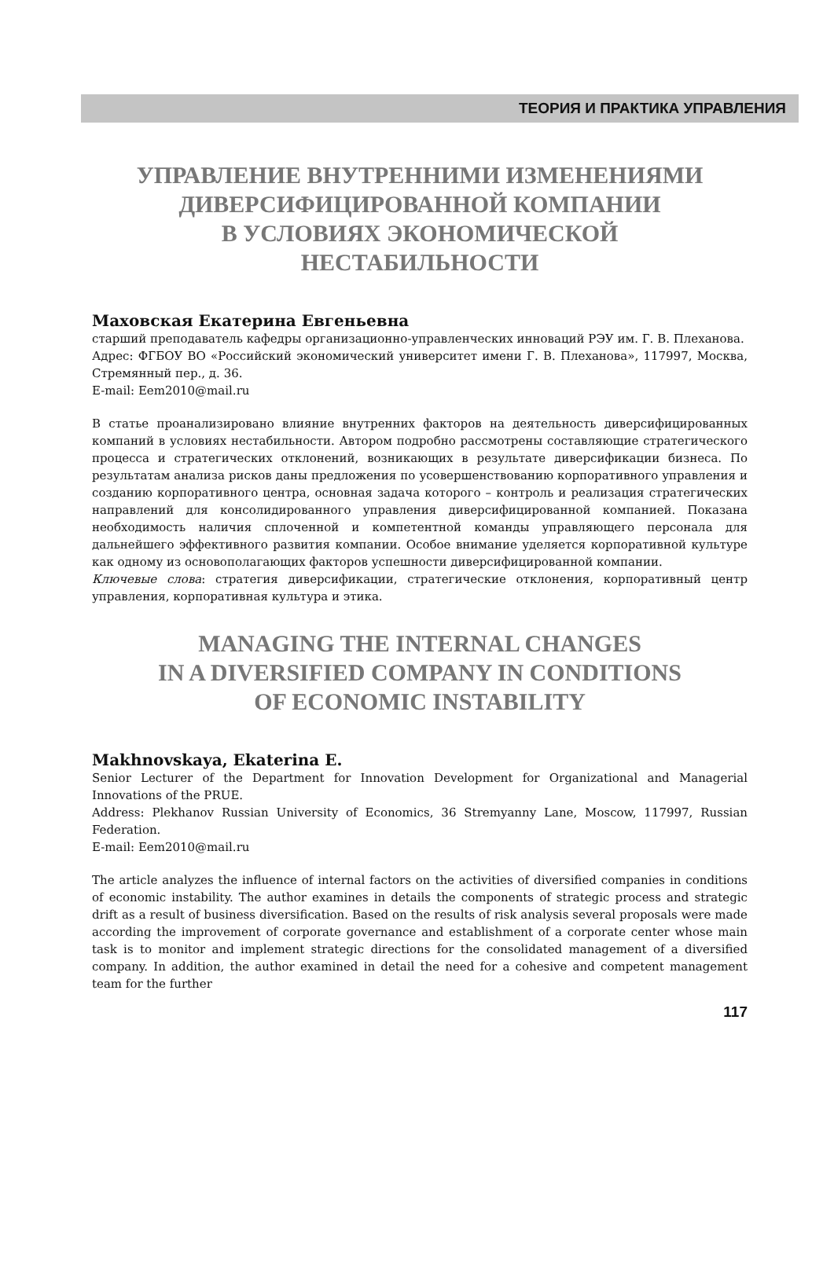ТЕОРИЯ И ПРАКТИКА УПРАВЛЕНИЯ
УПРАВЛЕНИЕ ВНУТРЕННИМИ ИЗМЕНЕНИЯМИ ДИВЕРСИФИЦИРОВАННОЙ КОМПАНИИ
В УСЛОВИЯХ ЭКОНОМИЧЕСКОЙ
НЕСТАБИЛЬНОСТИ
Маховская Екатерина Евгеньевна
старший преподаватель кафедры организационно-управленческих инноваций РЭУ им. Г. В. Плеханова.
Адрес: ФГБОУ ВО «Российский экономический университет имени Г. В. Плеханова», 117997, Москва, Стремянный пер., д. 36.
E-mail: Eem2010@mail.ru
В статье проанализировано влияние внутренних факторов на деятельность диверсифицированных компаний в условиях нестабильности. Автором подробно рассмотрены составляющие стратегического процесса и стратегических отклонений, возникающих в результате диверсификации бизнеса. По результатам анализа рисков даны предложения по усовершенствованию корпоративного управления и созданию корпоративного центра, основная задача которого – контроль и реализация стратегических направлений для консолидированного управления диверсифицированной компанией. Показана необходимость наличия сплоченной и компетентной команды управляющего персонала для дальнейшего эффективного развития компании. Особое внимание уделяется корпоративной культуре как одному из основополагающих факторов успешности диверсифицированной компании.
Ключевые слова: стратегия диверсификации, стратегические отклонения, корпоративный центр управления, корпоративная культура и этика.
MANAGING THE INTERNAL CHANGES
IN A DIVERSIFIED COMPANY IN CONDITIONS
OF ECONOMIC INSTABILITY
Makhnovskaya, Ekaterina E.
Senior Lecturer of the Department for Innovation Development for Organizational and Managerial Innovations of the PRUE.
Address: Plekhanov Russian University of Economics, 36 Stremyanny Lane, Moscow, 117997, Russian Federation.
E-mail: Eem2010@mail.ru
The article analyzes the influence of internal factors on the activities of diversified companies in conditions of economic instability. The author examines in details the components of strategic process and strategic drift as a result of business diversification. Based on the results of risk analysis several proposals were made according the improvement of corporate governance and establishment of a corporate center whose main task is to monitor and implement strategic directions for the consolidated management of a diversified company. In addition, the author examined in detail the need for a cohesive and competent management team for the further
117